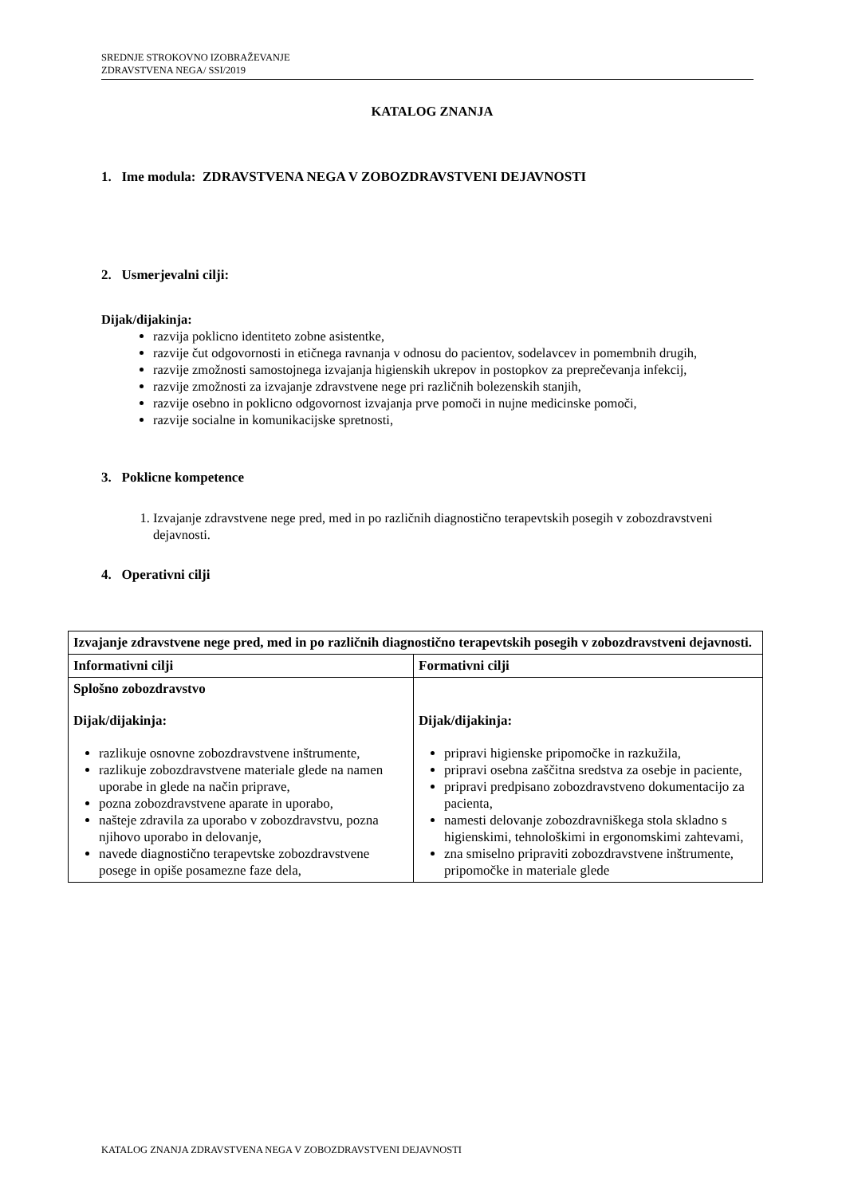SREDNJE STROKOVNO IZOBRAŽEVANJE
ZDRAVSTVENA NEGA/ SSI/2019
KATALOG ZNANJA
1. Ime modula: ZDRAVSTVENA NEGA V ZOBOZDRAVSTVENI DEJAVNOSTI
2. Usmerjevalni cilji:
Dijak/dijakinja:
razvija poklicno identiteto zobne asistentke,
razvije čut odgovornosti in etičnega ravnanja v odnosu do pacientov, sodelavcev in pomembnih drugih,
razvije zmožnosti samostojnega izvajanja higienskih ukrepov in postopkov za preprečevanja infekcij,
razvije zmožnosti za izvajanje zdravstvene nege pri različnih bolezenskih stanjih,
razvije osebno in poklicno odgovornost izvajanja prve pomoči in nujne medicinske pomoči,
razvije socialne in komunikacijske spretnosti,
3. Poklicne kompetence
1. Izvajanje zdravstvene nege pred, med in po različnih diagnostično terapevtskih posegih v zobozdravstveni dejavnosti.
4. Operativni cilji
| Izvajanje zdravstvene nege pred, med in po različnih diagnostično terapevtskih posegih v zobozdravstveni dejavnosti. | |
| --- | --- |
| Informativni cilji | Formativni cilji |
| Splošno zobozdravstvo Dijak/dijakinja: razlikuje osnovne zobozdravstvene inštrumente, razlikuje zobozdravstvene materiale glede na namen uporabe in glede na način priprave, pozna zobozdravstvene aparate in uporabo, našteje zdravila za uporabo v zobozdravstvu, pozna njihovo uporabo in delovanje, navede diagnostično terapevtske zobozdravstvene posege in opiše posamezne faze dela, | Dijak/dijakinja: pripravi higienske pripomočke in razkužila, pripravi osebna zaščitna sredstva za osebje in paciente, pripravi predpisano zobozdravstveno dokumentacijo za pacienta, namesti delovanje zobozdravniškega stola skladno s higienskimi, tehnološkimi in ergonomskimi zahtevami, zna smiselno pripraviti zobozdravstvene inštrumente, pripomočke in materiale glede |
KATALOG ZNANJA ZDRAVSTVENA NEGA V ZOBOZDRAVSTVENI DEJAVNOSTI